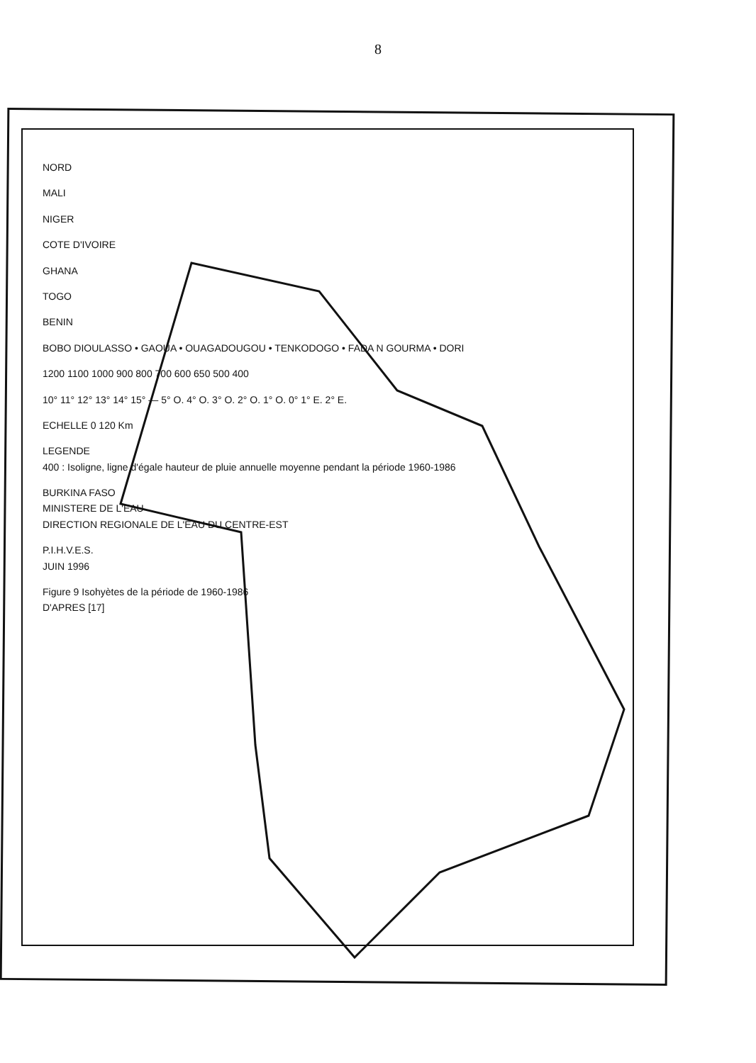8
NORD
MALI
NIGER
COTE D'IVOIRE
GHANA
TOGO
BENIN
BOBO DIOULASSO • GAOUA • OUAGADOUGOU • TENKODOGO • FADA N GOURMA • DORI
1200 1100 1000 900 800 700 600 650 500 400
10° 11° 12° 13° 14° 15° — 5° O. 4° O. 3° O. 2° O. 1° O. 0° 1° E. 2° E.
ECHELLE 0 120 Km
LEGENDE
400 : Isoligne, ligne d'égale hauteur de pluie annuelle moyenne pendant la période 1960-1986
BURKINA FASO
MINISTERE DE L'EAU
DIRECTION REGIONALE DE L'EAU DU CENTRE-EST
P.I.H.V.E.S.
JUIN 1996
Figure 9 Isohyètes de la période de 1960-1986
D'APRES [17]